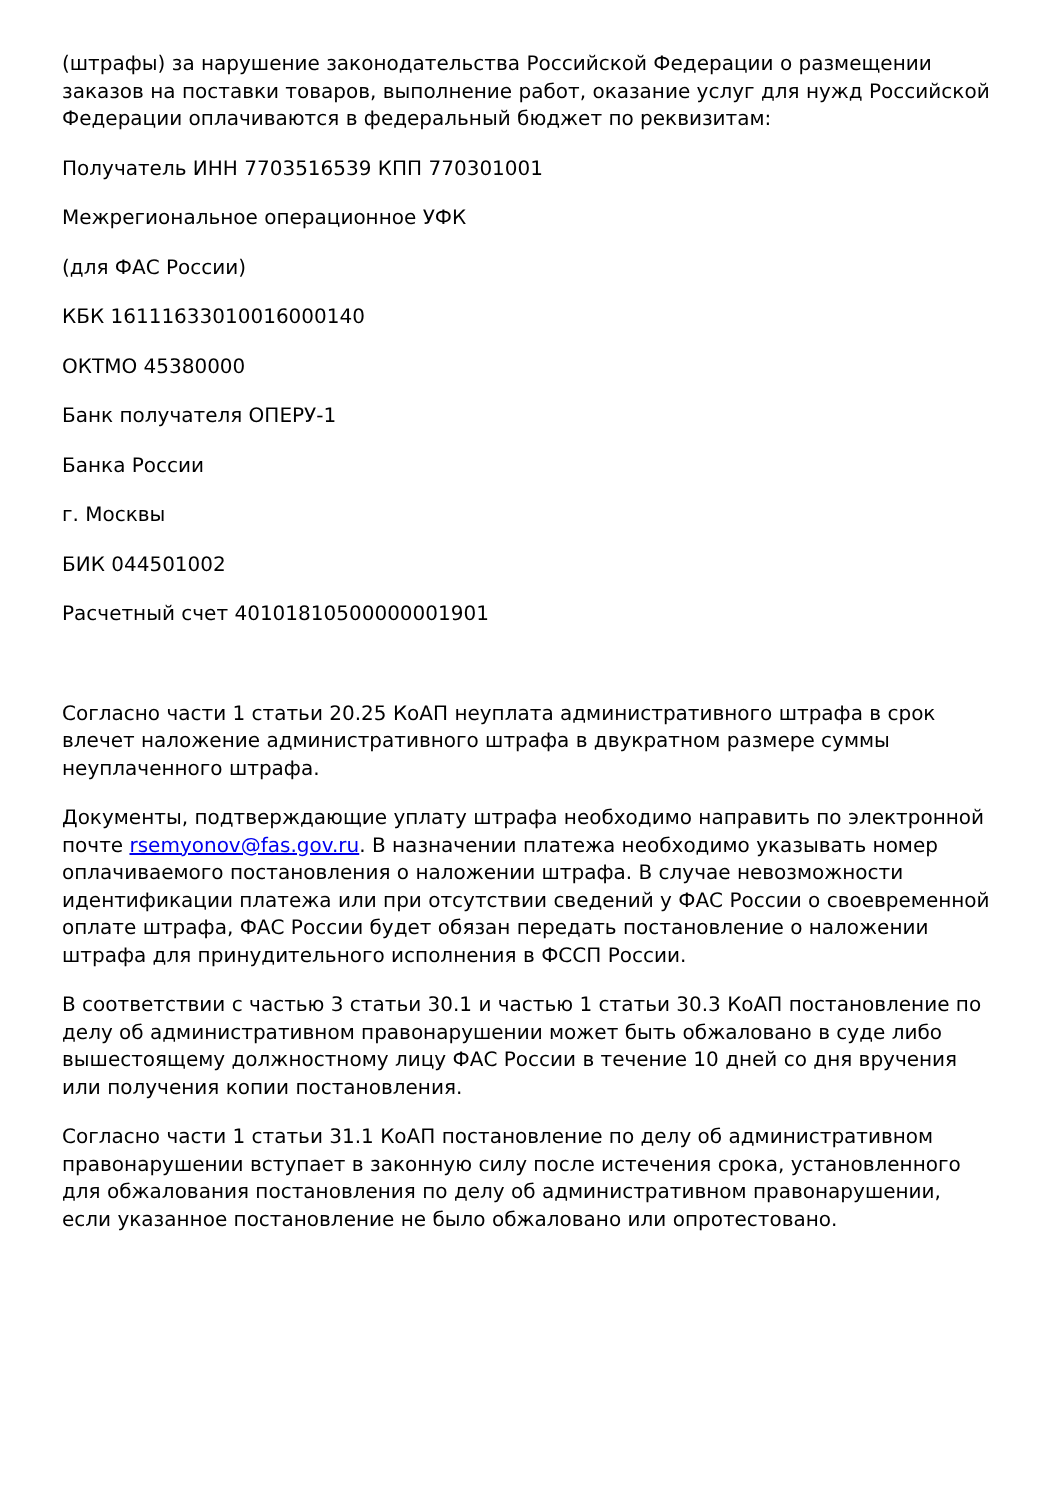(штрафы) за нарушение законодательства Российской Федерации о размещении заказов на поставки товаров, выполнение работ, оказание услуг для нужд Российской Федерации оплачиваются в федеральный бюджет по реквизитам:
Получатель ИНН 7703516539 КПП 770301001
Межрегиональное операционное УФК
(для ФАС России)
КБК 16111633010016000140
ОКТМО 45380000
Банк получателя ОПЕРУ-1
Банка России
г. Москвы
БИК 044501002
Расчетный счет 40101810500000001901
Согласно части 1 статьи 20.25 КоАП неуплата административного штрафа в срок влечет наложение административного штрафа в двукратном размере суммы неуплаченного штрафа.
Документы, подтверждающие уплату штрафа необходимо направить по электронной почте rsemyonov@fas.gov.ru. В назначении платежа необходимо указывать номер оплачиваемого постановления о наложении штрафа. В случае невозможности идентификации платежа или при отсутствии сведений у ФАС России о своевременной оплате штрафа, ФАС России будет обязан передать постановление о наложении штрафа для принудительного исполнения в ФССП России.
В соответствии с частью 3 статьи 30.1 и частью 1 статьи 30.3 КоАП постановление по делу об административном правонарушении может быть обжаловано в суде либо вышестоящему должностному лицу ФАС России в течение 10 дней со дня вручения или получения копии постановления.
Согласно части 1 статьи 31.1 КоАП постановление по делу об административном правонарушении вступает в законную силу после истечения срока, установленного для обжалования постановления по делу об административном правонарушении, если указанное постановление не было обжаловано или опротестовано.